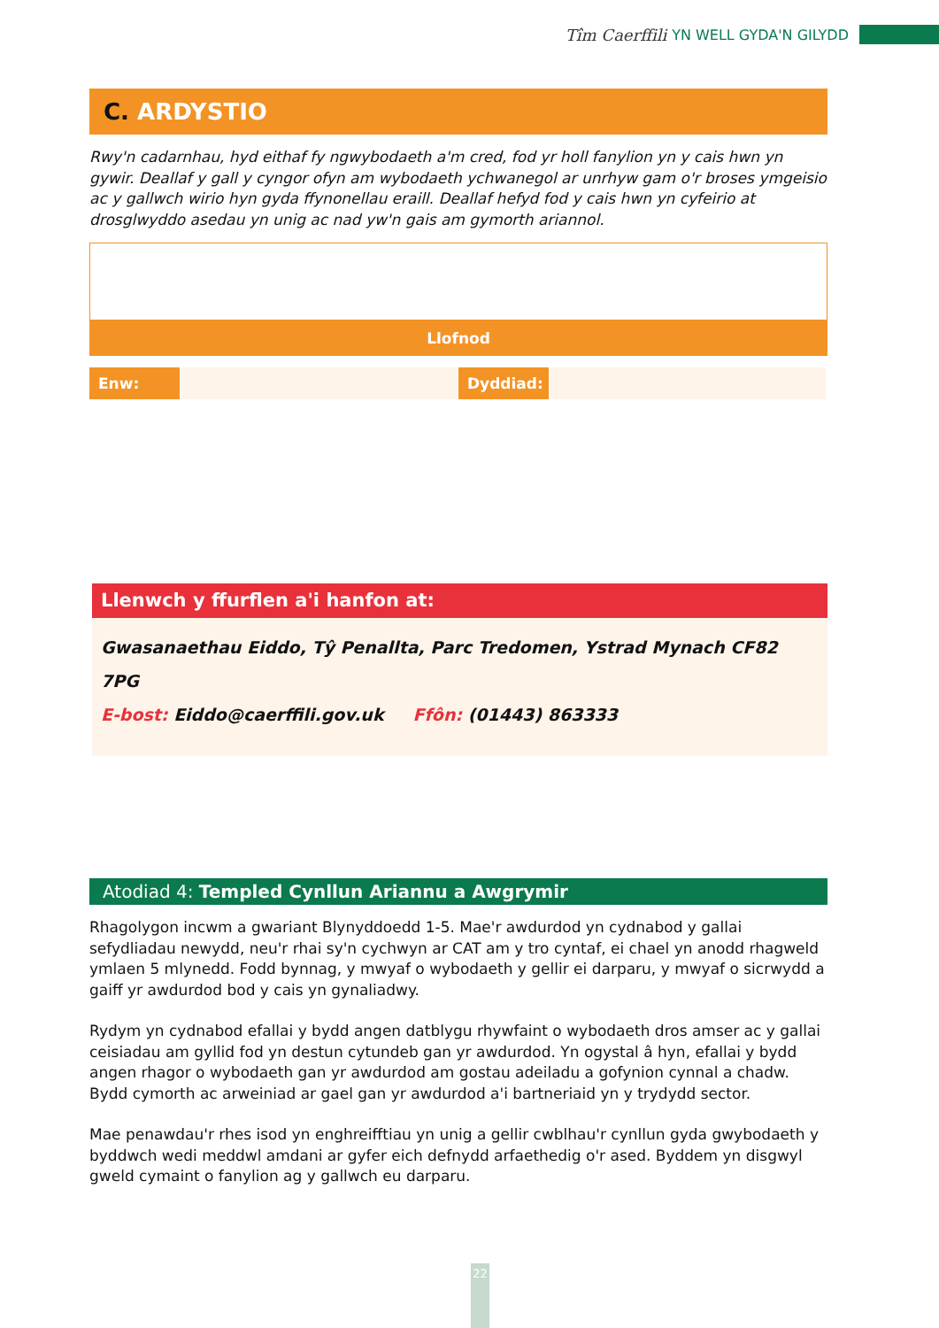Tîm Caerffili YN WELL GYDA'N GILYDD
C. ARDYSTIO
Rwy'n cadarnhau, hyd eithaf fy ngwybodaeth a'm cred, fod yr holl fanylion yn y cais hwn yn gywir. Deallaf y gall y cyngor ofyn am wybodaeth ychwanegol ar unrhyw gam o'r broses ymgeisio ac y gallwch wirio hyn gyda ffynonellau eraill. Deallaf hefyd fod y cais hwn yn cyfeirio at drosglwyddo asedau yn unig ac nad yw'n gais am gymorth ariannol.
Llofnod
Enw: Dyddiad:
Llenwch y ffurflen a'i hanfon at:
Gwasanaethau Eiddo, Tŷ Penallta, Parc Tredomen, Ystrad Mynach CF82 7PG
E-bost: Eiddo@caerffili.gov.uk Ffôn: (01443) 863333
Atodiad 4: Templed Cynllun Ariannu a Awgrymir
Rhagolygon incwm a gwariant Blynyddoedd 1-5. Mae'r awdurdod yn cydnabod y gallai sefydliadau newydd, neu'r rhai sy'n cychwyn ar CAT am y tro cyntaf, ei chael yn anodd rhagweld ymlaen 5 mlynedd. Fodd bynnag, y mwyaf o wybodaeth y gellir ei darparu, y mwyaf o sicrwydd a gaiff yr awdurdod bod y cais yn gynaliadwy.
Rydym yn cydnabod efallai y bydd angen datblygu rhywfaint o wybodaeth dros amser ac y gallai ceisiadau am gyllid fod yn destun cytundeb gan yr awdurdod. Yn ogystal â hyn, efallai y bydd angen rhagor o wybodaeth gan yr awdurdod am gostau adeiladu a gofynion cynnal a chadw. Bydd cymorth ac arweiniad ar gael gan yr awdurdod a'i bartneriaid yn y trydydd sector.
Mae penawdau'r rhes isod yn enghreifftiau yn unig a gellir cwblhau'r cynllun gyda gwybodaeth y byddwch wedi meddwl amdani ar gyfer eich defnydd arfaethedig o'r ased. Byddem yn disgwyl gweld cymaint o fanylion ag y gallwch eu darparu.
22